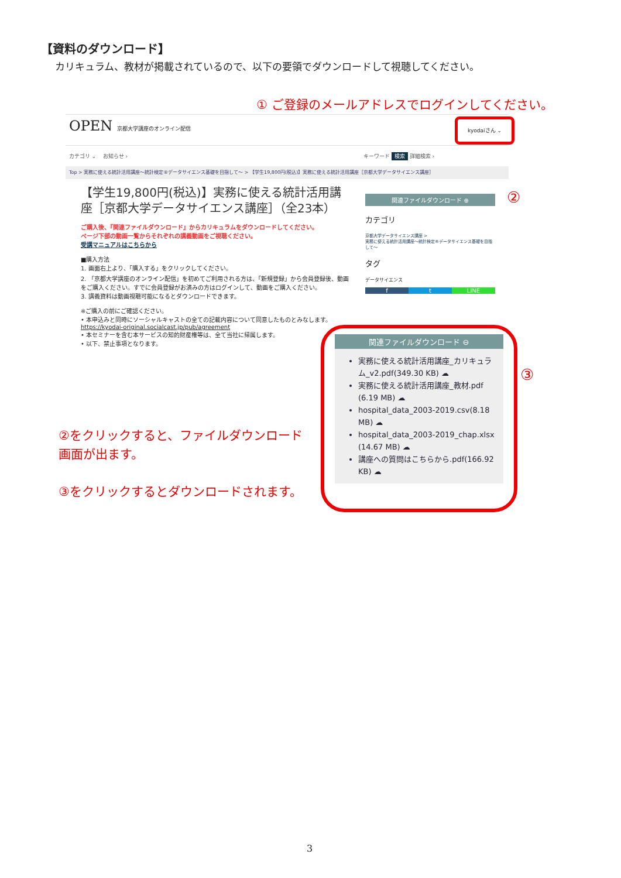【資料のダウンロード】
カリキュラム、教材が掲載されているので、以下の要領でダウンロードして視聴してください。
① ご登録のメールアドレスでログインしてください。
OPEN 京都大学講座のオンライン配信 kyodaiさん ⌄
カテゴリ ⌄ お知らせ › キーワード 検索 詳細検索 ›
Top > 実務に使える統計活用講座〜統計検定®データサイエンス基礎を目指して〜 > 【学生19,800円(税込)】実務に使える統計活用講座［京都大学データサイエンス講座］
【学生19,800円(税込)】実務に使える統計活用講座［京都大学データサイエンス講座］（全23本）
ご購入後、『関連ファイルダウンロード』からカリキュラムをダウンロードしてください。
ページ下部の動画一覧からそれぞれの講義動画をご視聴ください。
受講マニュアルはこちらから
■購入方法
1. 画面右上より、「購入する」をクリックしてください。
2. 「京都大学講座のオンライン配信」を初めてご利用される方は、「新規登録」から会員登録後、動画をご購入ください。すでに会員登録がお済みの方はログインして、動画をご購入ください。
3. 講義資料は動画視聴可能になるとダウンロードできます。
※ご購入の前にご確認ください。
• 本申込みと同時にソーシャルキャストの全ての記載内容について同意したものとみなします。https://kyodai-original.socialcast.jp/pub/agreement
• 本セミナーを含む本サービスの知的財産権等は、全て当社に帰属します。
• 以下、禁止事項となります。
関連ファイルダウンロード ⊕
カテゴリ
京都大学データサイエンス講座 >
実務に使える統計活用講座〜統計検定®データサイエンス基礎を目指して〜
タグ
データサイエンス
f t LINE
②
③
関連ファイルダウンロード ⊖
実務に使える統計活用講座_カリキュラム_v2.pdf(349.30 KB) ☁
実務に使える統計活用講座_教材.pdf (6.19 MB) ☁
hospital_data_2003-2019.csv(8.18 MB) ☁
hospital_data_2003-2019_chap.xlsx (14.67 MB) ☁
講座への質問はこちらから.pdf(166.92 KB) ☁
②をクリックすると、ファイルダウンロード
画面が出ます。
③をクリックするとダウンロードされます。
3